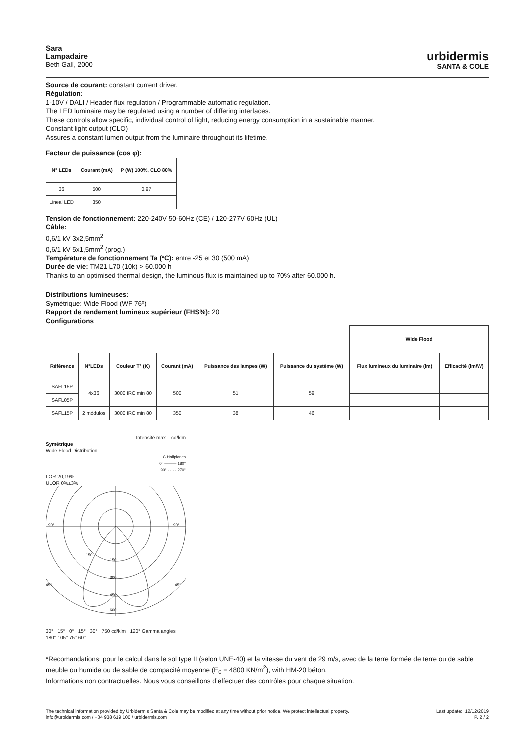Sara
Lampadaire
Beth Galí, 2000
urbidermis
SANTA & COLE
Source de courant: constant current driver.
Régulation:
1-10V / DALI / Header flux regulation / Programmable automatic regulation.
The LED luminaire may be regulated using a number of differing interfaces.
These controls allow specific, individual control of light, reducing energy consumption in a sustainable manner.
Constant light output (CLO)
Assures a constant lumen output from the luminaire throughout its lifetime.
Facteur de puissance (cos φ):
| N° LEDs | Courant (mA) | P (W) 100%, CLO 80% |
| --- | --- | --- |
| 36 | 500 | 0.97 |
| Lineal LED | 350 | |
Tension de fonctionnement: 220-240V 50-60Hz (CE) / 120-277V 60Hz (UL)
Câble:
0,6/1 kV 3x2,5mm<sup>2</sup>
0,6/1 kV 5x1,5mm<sup>2</sup> (prog.)
Température de fonctionnement Ta (ºC): entre -25 et 30 (500 mA)
Durée de vie: TM21 L70 (10k) > 60.000 h
Thanks to an optimised thermal design, the luminous flux is maintained up to 70% after 60.000 h.
Distributions lumineuses:
Symétrique: Wide Flood (WF 76º)
Rapport de rendement lumineux supérieur (FHS%): 20
Configurations
| | | | | | | Wide Flood | |
| Référence | N°LEDs | Couleur T° (K) | Courant (mA) | Puissance des lampes (W) | Puissance du système (W) | Flux lumineux du luminaire (lm) | Efficacité (lm/W) |
| SAFL15P | 4x36 | 3000 IRC min 80 | 500 | 51 | 59 | | |
| SAFL05P | | | | | | | |
| SAFL15P | 2 módulos | 3000 IRC min 80 | 350 | 38 | 46 | | |
Intensité max. cd/klm
Symétrique
Wide Flood Distribution
C Halfplanes
0° ——— 180°
90° - - - - 270°
LOR 20,19%
ULOR 0%±3%
150
150
300
450
600
90°
90°
45°
45°
30° 15° 0° 15° 30° 750 cd/klm 120° Gamma angles 180° 105° 75° 60°
*Recomandations: pour le calcul dans le sol type II (selon UNE-40) et la vitesse du vent de 29 m/s, avec de la terre formée de terre ou de sable meuble ou humide ou de sable de compacité moyenne (E<sub>0</sub> = 4800 KN/m<sup>2</sup>), with HM-20 béton.
Informations non contractuelles. Nous vous conseillons d’effectuer des contrôles pour chaque situation.
The technical information provided by Urbidermis Santa & Cole may be modified at any time without prior notice. We protect intellectual property.
info@urbidermis.com / +34 938 619 100 / urbidermis.com
Last update: 12/12/2019
P. 2 / 2